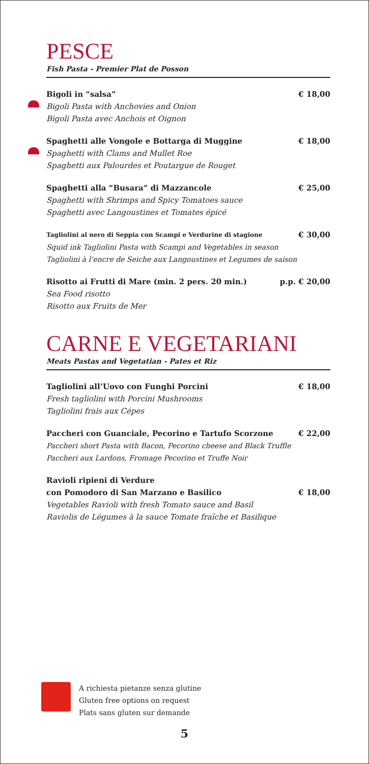PESCE
Fish Pasta - Premier Plat de Posson
Bigoli in “salsa” € 18,00
Bigoli Pasta with Anchovies and Onion
Bigoli Pasta avec Anchois et Oignon
Spaghetti alle Vongole e Bottarga di Muggine € 18,00
Spaghetti with Clams and Mullet Roe
Spaghetti aux Palourdes et Poutargue de Rouget
Spaghetti alla “Busara” di Mazzancole € 25,00
Spaghetti with Shrimps and Spicy Tomatoes sauce
Spaghetti avec Langoustines et Tomates épicé
Tagliolini al nero di Seppia con Scampi e Verdurine di stagione € 30,00
Squid ink Tagliolini Pasta with Scampi and Vegetables in season
Tagliolini à l’encre de Seiche aux Langoustines et Legumes de saison
Risotto ai Frutti di Mare (min. 2 pers. 20 min.) p.p. € 20,00
Sea Food risotto
Risotto aux Fruits de Mer
CARNE E VEGETARIANI
Meats Pastas and Vegetatian - Pates et Riz
Tagliolini all’Uovo con Funghi Porcini € 18,00
Fresh tagliolini with Porcini Mushrooms
Tagliolini frais aux Cépes
Paccheri con Guanciale, Pecorino e Tartufo Scorzone € 22,00
Paccheri short Pasta with Bacon, Pecorino cheese and Black Truffle
Paccheri aux Lardons, Fromage Pecorino et Truffe Noir
Ravioli ripieni di Verdure
con Pomodoro di San Marzano e Basilico € 18,00
Vegetables Ravioli with fresh Tomato sauce and Basil
Raviolis de Légumes à la sauce Tomate fraîche et Basilique
A richiesta pietanze senza glutine
Gluten free options on request
Plats sans gluten sur demande
5